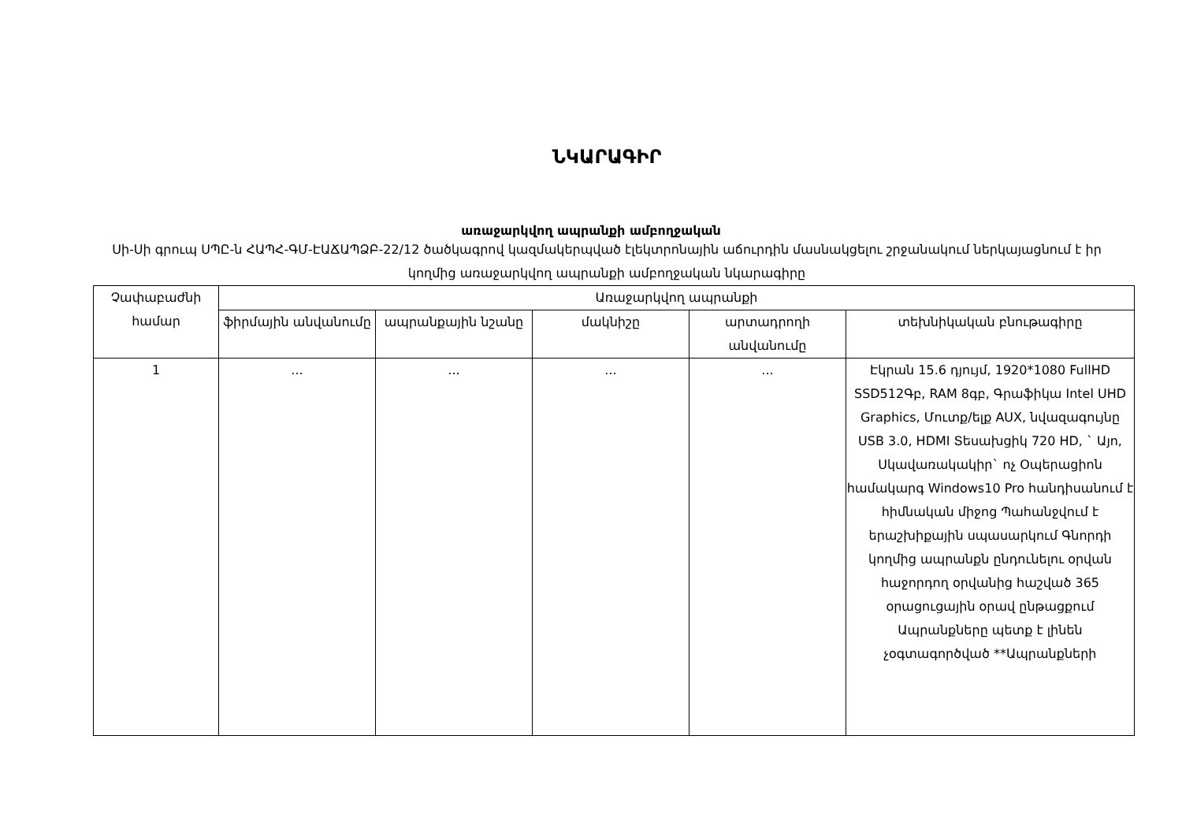ՆԿԱՐԱԳԻՐ
առաջարկվող ապրանքի ամբողջական
Սի-Սի գրուպ ՍՊԸ-ն ՀԱՊՀ-ԳՄ-ԷԱՃԱՊՁԲ-22/12 ծածկագրով կազմակերպված էլեկտրոնային աճուրդին մասնակցելու շրջանակում ներկայացնում է իր կողմից առաջարկվող ապրանքի ամբողջական նկարագիրը
| Չափաբաժնի համար | Առաջարկվող ապրանքի | | | | |
| --- | --- | --- | --- | --- | --- |
| | ֆիրմային անվանումը | ապրանքային նշանը | մակնիշը | արտադրողի անվանումը | տեխնիկական բնութագիրը |
| 1 | ... | ... | ... | ... | Էկրան 15.6 դյույմ, 1920*1080 FullHD SSD512Գբ, RAM 8գբ, Գրաֆիկա Intel UHD Graphics, Մուտք/ելք AUX, նվազագույնը USB 3.0, HDMI Տեսախցիկ 720 HD, ` Այո, Սկավառակակիր` ոչ Օպերացիոն համակարգ Windows10 Pro հանդիսանում է հիմնական միջոց Պահանջվում է երաշխիքային սպասարկում Գնորդի կողմից ապրանքն ընդունելու օրվան հաջորդող օրվանից հաշված 365 օրացուցային օրավ ընթացքում Ապրանքները պետք է լինեն չօգտագործված **Ապրանքների |